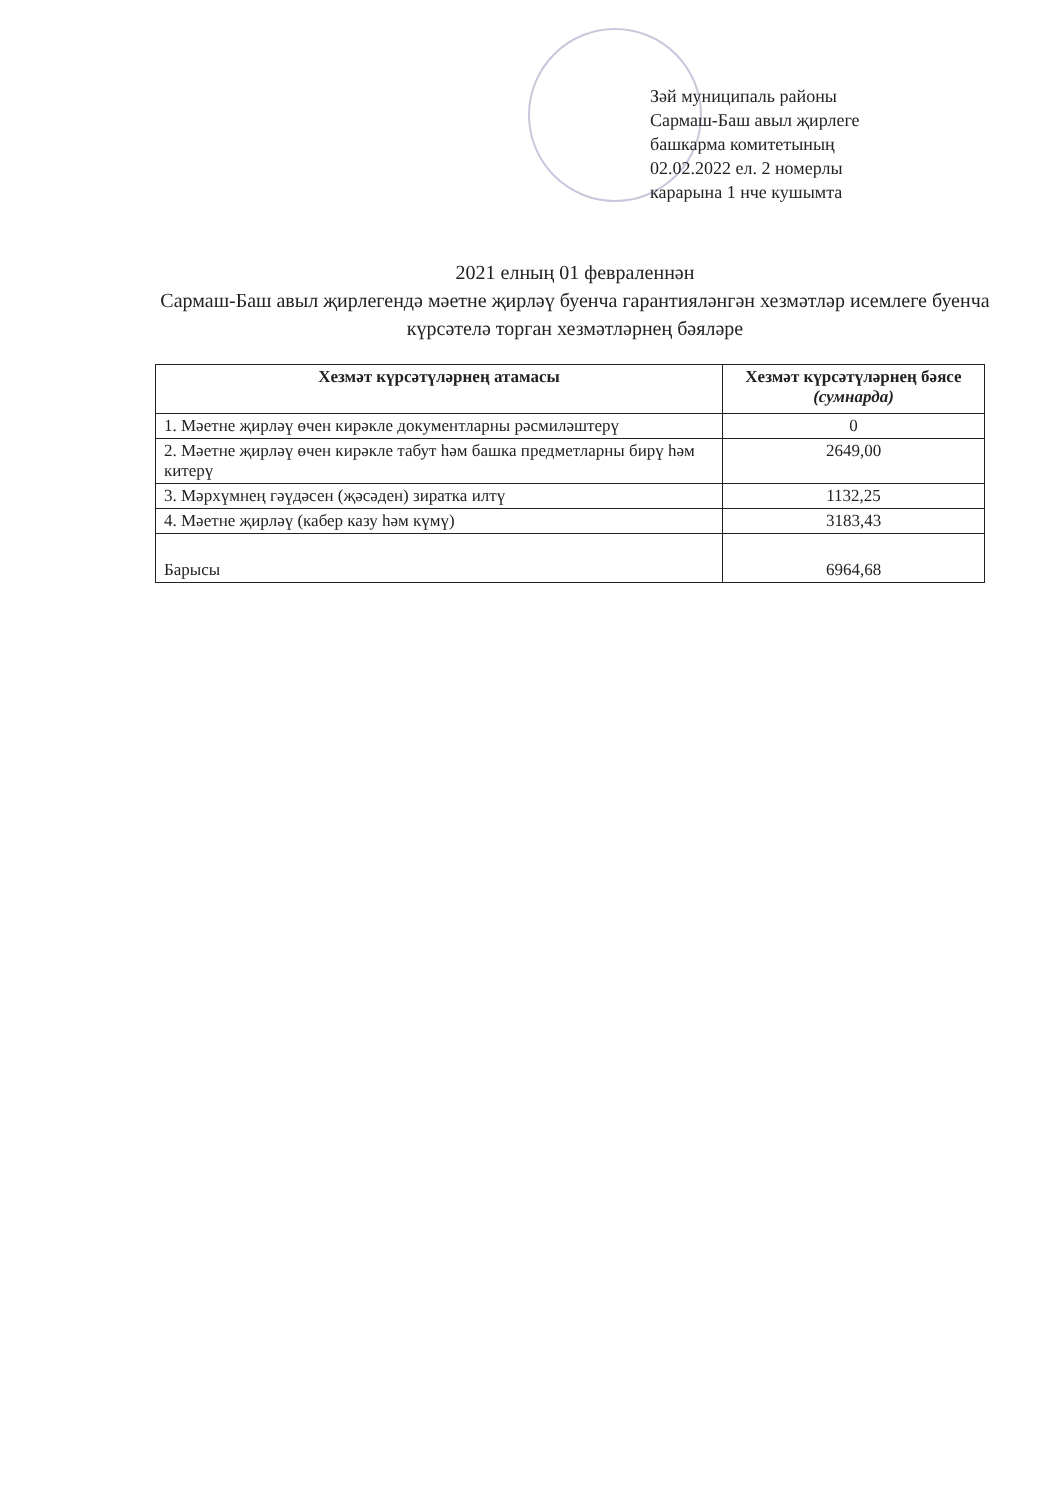Зәй муниципаль районы
Сармаш-Баш авыл җирлеге
башкарма комитетының
02.02.2022 ел. 2 номерлы
карарына 1 нче кушымта
2021 елның 01 февраленнән
Сармаш-Баш авыл җирлегендә мәетне җирләү буенча гарантияләнгән хезмәтләр исемлеге буенча күрсәтелә торган хезмәтләрнең бәяләре
| Хезмәт күрсәтүләрнең атамасы | Хезмәт күрсәтүләрнең бәясе (сумнарда) |
| --- | --- |
| 1. Мәетне җирләү өчен кирәкле документларны рәсмиләштерү | 0 |
| 2. Мәетне җирләү өчен кирәкле табут һәм башка предметларны бирү һәм китерү | 2649,00 |
| 3. Мәрхүмнең гәүдәсен (җәсәден) зиратка илтү | 1132,25 |
| 4. Мәетне җирләү (кабер казу һәм күмү) | 3183,43 |
| Барысы | 6964,68 |